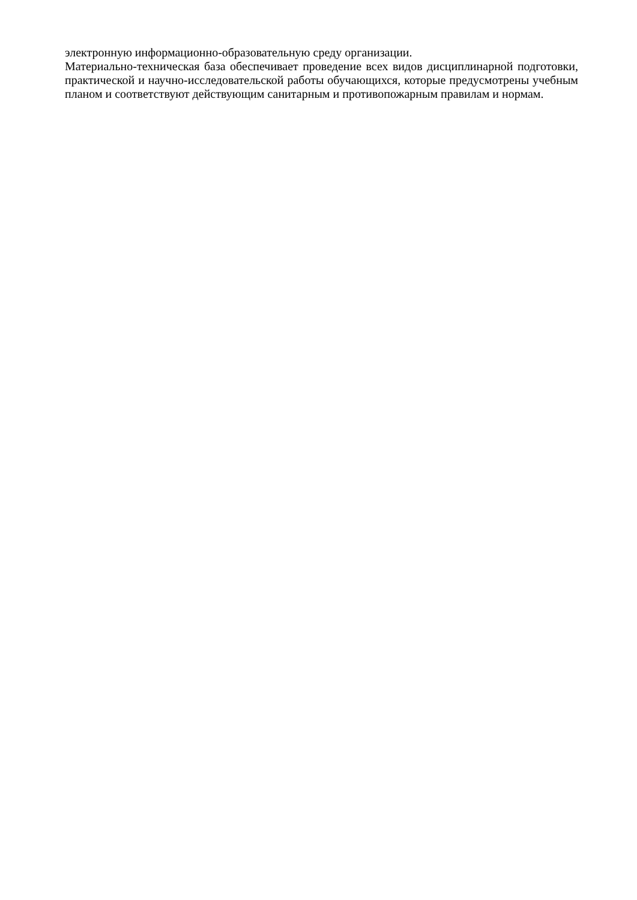электронную информационно-образовательную среду организации.
Материально-техническая база обеспечивает проведение всех видов дисциплинарной подготовки, практической и научно-исследовательской работы обучающихся, которые предусмотрены учебным планом и соответствуют действующим санитарным и противопожарным правилам и нормам.